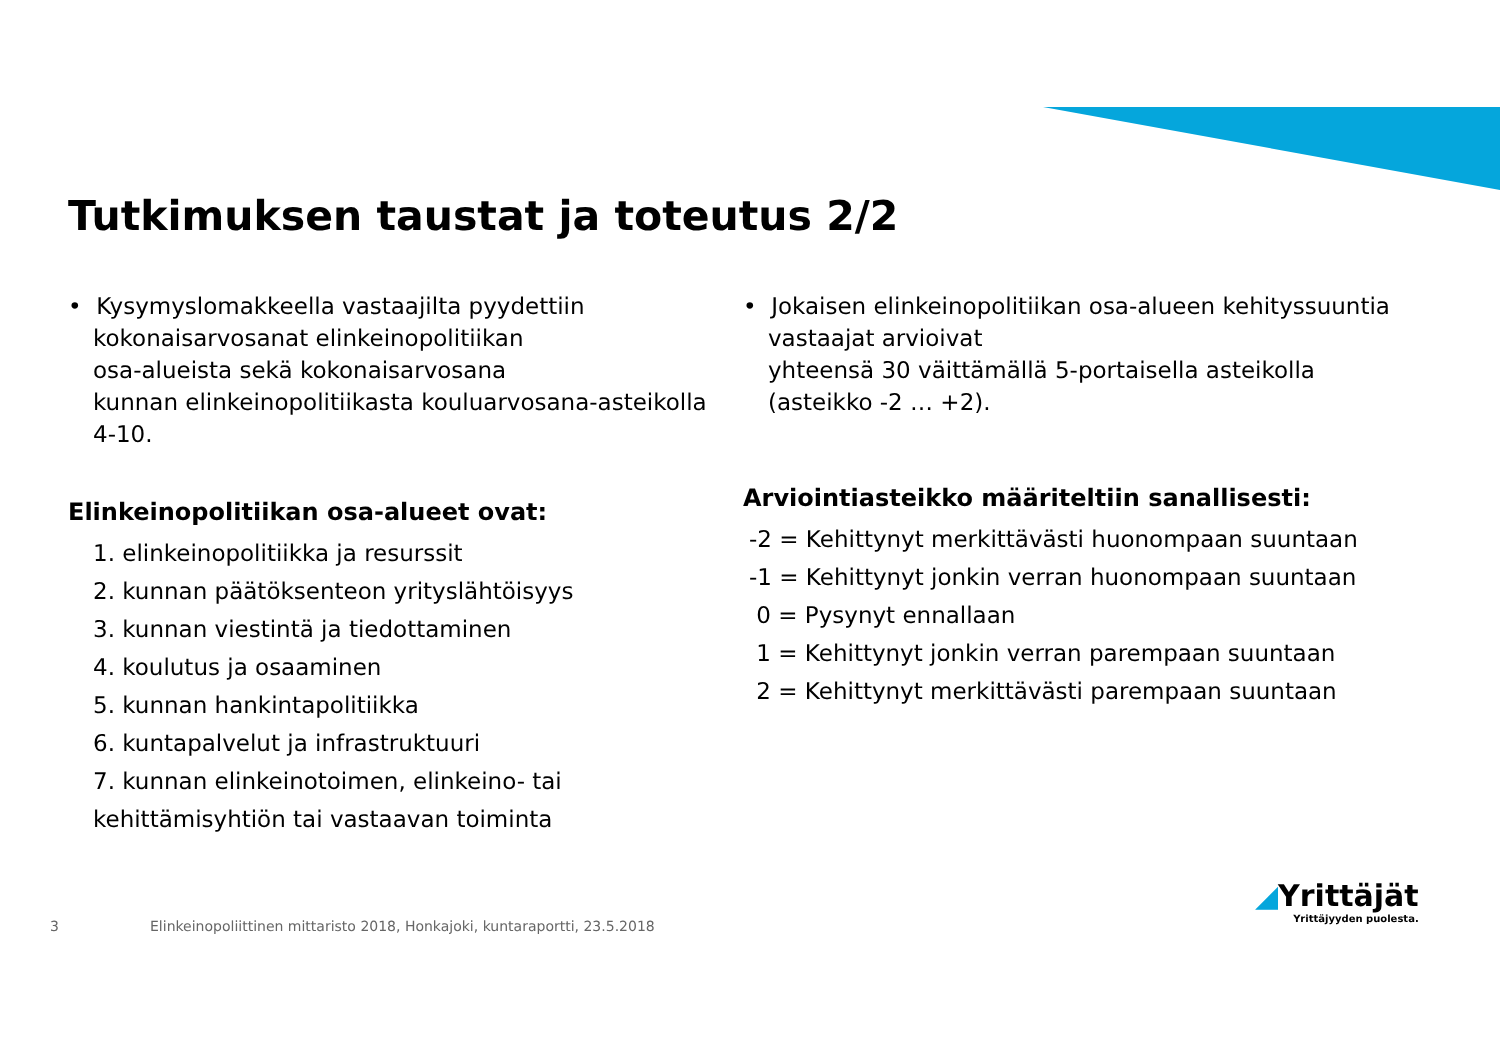Tutkimuksen taustat ja toteutus 2/2
• Kysymyslomakkeella vastaajilta pyydettiin
kokonaisarvosanat elinkeinopolitiikan
osa-alueista sekä kokonaisarvosana
kunnan elinkeinopolitiikasta kouluarvosana-asteikolla
4-10.
Elinkeinopolitiikan osa-alueet ovat:
1. elinkeinopolitiikka ja resurssit
2. kunnan päätöksenteon yrityslähtöisyys
3. kunnan viestintä ja tiedottaminen
4. koulutus ja osaaminen
5. kunnan hankintapolitiikka
6. kuntapalvelut ja infrastruktuuri
7. kunnan elinkeinotoimen, elinkeino- tai
kehittämisyhtiön tai vastaavan toiminta
• Jokaisen elinkeinopolitiikan osa-alueen kehityssuuntia
vastaajat arvioivat
yhteensä 30 väittämällä 5-portaisella asteikolla
(asteikko -2 … +2).
Arviointiasteikko määriteltiin sanallisesti:
-2 = Kehittynyt merkittävästi huonompaan suuntaan
-1 = Kehittynyt jonkin verran huonompaan suuntaan
0 = Pysynyt ennallaan
1 = Kehittynyt jonkin verran parempaan suuntaan
2 = Kehittynyt merkittävästi parempaan suuntaan
3
Elinkeinopoliittinen mittaristo 2018, Honkajoki, kuntaraportti, 23.5.2018
◢Yrittäjät
Yrittäjyyden puolesta.